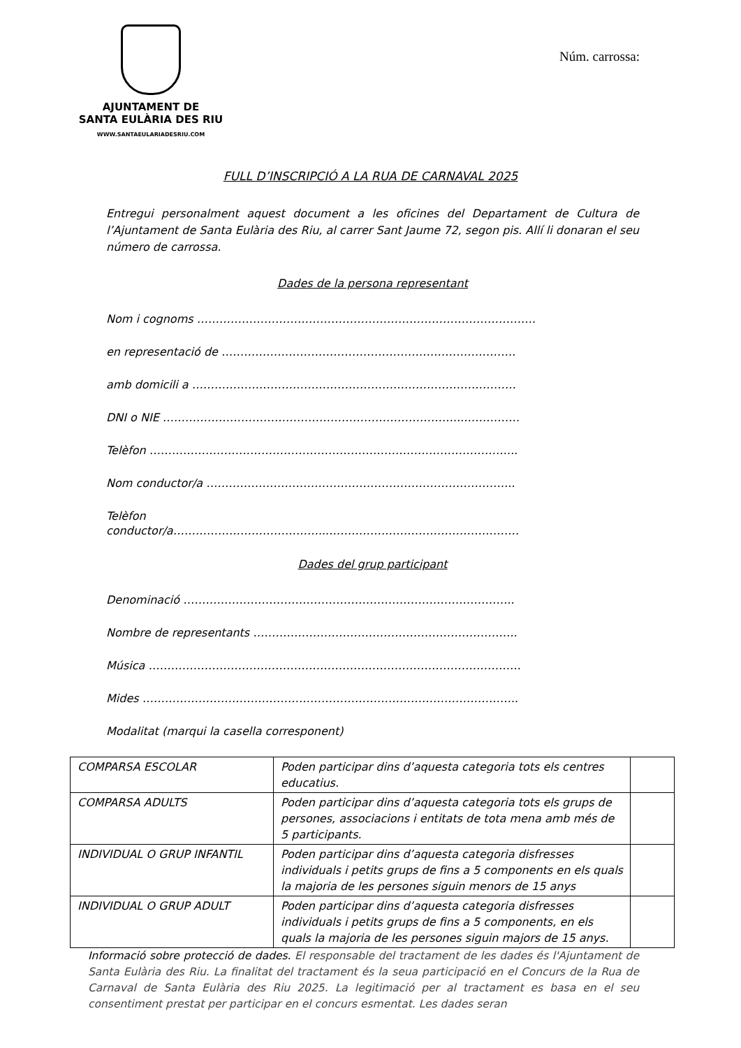AJUNTAMENT DE
SANTA EULÀRIA DES RIU
WWW.SANTAEULARIADESRIU.COM
Núm. carrossa:
FULL D’INSCRIPCIÓ A LA RUA DE CARNAVAL 2025
Entregui personalment aquest document a les oficines del Departament de Cultura de l’Ajuntament de Santa Eulària des Riu, al carrer Sant Jaume 72, segon pis. Allí li donaran el seu número de carrossa.
Dades de la persona representant
Nom i cognoms ……………………………………………………………………………….
en representació de …………………………………………………………………….
amb domicili a ……………………………………………………………………………
DNI o NIE ……………………………………………………………………...……………
Telèfon ……………………………………………………………………………………...
Nom conductor/a ………………………………………………………………………..
Telèfon
conductor/a…………………………………...……………………………………………
Dades del grup participant
Denominació ……………………………………………………………………………..
Nombre de representants ……………………………………………………………..
Música ……………………………………………………………………………………….
Mides ………………………………………………………………………………………..
Modalitat (marqui la casella corresponent)
| COMPARSA ESCOLAR | Poden participar dins d’aquesta categoria tots els centres educatius. | |
| COMPARSA ADULTS | Poden participar dins d’aquesta categoria tots els grups de persones, associacions i entitats de tota mena amb més de 5 participants. | |
| INDIVIDUAL O GRUP INFANTIL | Poden participar dins d’aquesta categoria disfresses individuals i petits grups de fins a 5 components en els quals la majoria de les persones siguin menors de 15 anys | |
| INDIVIDUAL O GRUP ADULT | Poden participar dins d’aquesta categoria disfresses individuals i petits grups de fins a 5 components, en els quals la majoria de les persones siguin majors de 15 anys. | |
Informació sobre protecció de dades. El responsable del tractament de les dades és l'Ajuntament de Santa Eulària des Riu. La finalitat del tractament és la seua participació en el Concurs de la Rua de Carnaval de Santa Eulària des Riu 2025. La legitimació per al tractament es basa en el seu consentiment prestat per participar en el concurs esmentat. Les dades seran